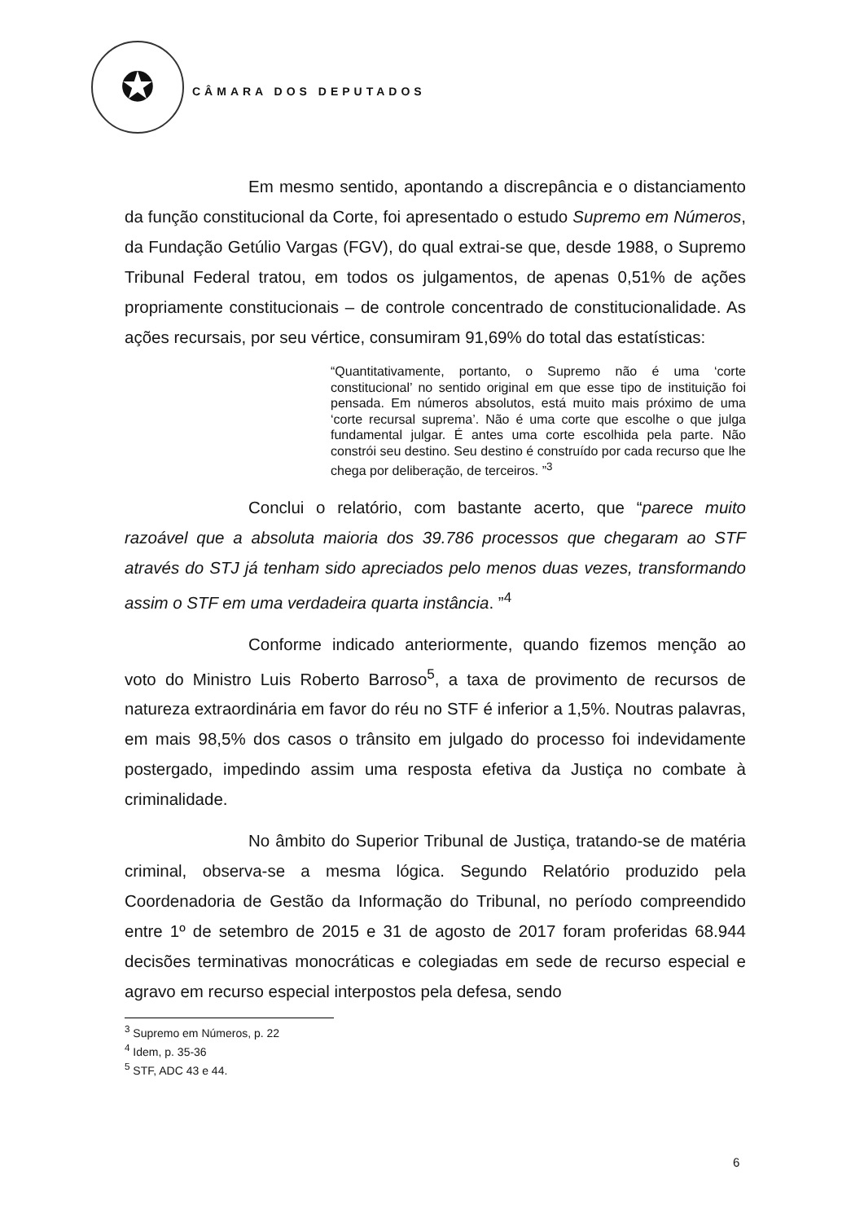✪
CÂMARA DOS DEPUTADOS
Em mesmo sentido, apontando a discrepância e o distanciamento da função constitucional da Corte, foi apresentado o estudo Supremo em Números, da Fundação Getúlio Vargas (FGV), do qual extrai-se que, desde 1988, o Supremo Tribunal Federal tratou, em todos os julgamentos, de apenas 0,51% de ações propriamente constitucionais – de controle concentrado de constitucionalidade. As ações recursais, por seu vértice, consumiram 91,69% do total das estatísticas:
“Quantitativamente, portanto, o Supremo não é uma ‘corte constitucional’ no sentido original em que esse tipo de instituição foi pensada. Em números absolutos, está muito mais próximo de uma ‘corte recursal suprema’. Não é uma corte que escolhe o que julga fundamental julgar. É antes uma corte escolhida pela parte. Não constrói seu destino. Seu destino é construído por cada recurso que lhe chega por deliberação, de terceiros. ”<sup>3</sup>
Conclui o relatório, com bastante acerto, que “parece muito razoável que a absoluta maioria dos 39.786 processos que chegaram ao STF através do STJ já tenham sido apreciados pelo menos duas vezes, transformando assim o STF em uma verdadeira quarta instância. ”<sup>4</sup>
Conforme indicado anteriormente, quando fizemos menção ao voto do Ministro Luis Roberto Barroso<sup>5</sup>, a taxa de provimento de recursos de natureza extraordinária em favor do réu no STF é inferior a 1,5%. Noutras palavras, em mais 98,5% dos casos o trânsito em julgado do processo foi indevidamente postergado, impedindo assim uma resposta efetiva da Justiça no combate à criminalidade.
No âmbito do Superior Tribunal de Justiça, tratando-se de matéria criminal, observa-se a mesma lógica. Segundo Relatório produzido pela Coordenadoria de Gestão da Informação do Tribunal, no período compreendido entre 1º de setembro de 2015 e 31 de agosto de 2017 foram proferidas 68.944 decisões terminativas monocráticas e colegiadas em sede de recurso especial e agravo em recurso especial interpostos pela defesa, sendo
<sup>3</sup> Supremo em Números, p. 22
<sup>4</sup> Idem, p. 35-36
<sup>5</sup> STF, ADC 43 e 44.
6